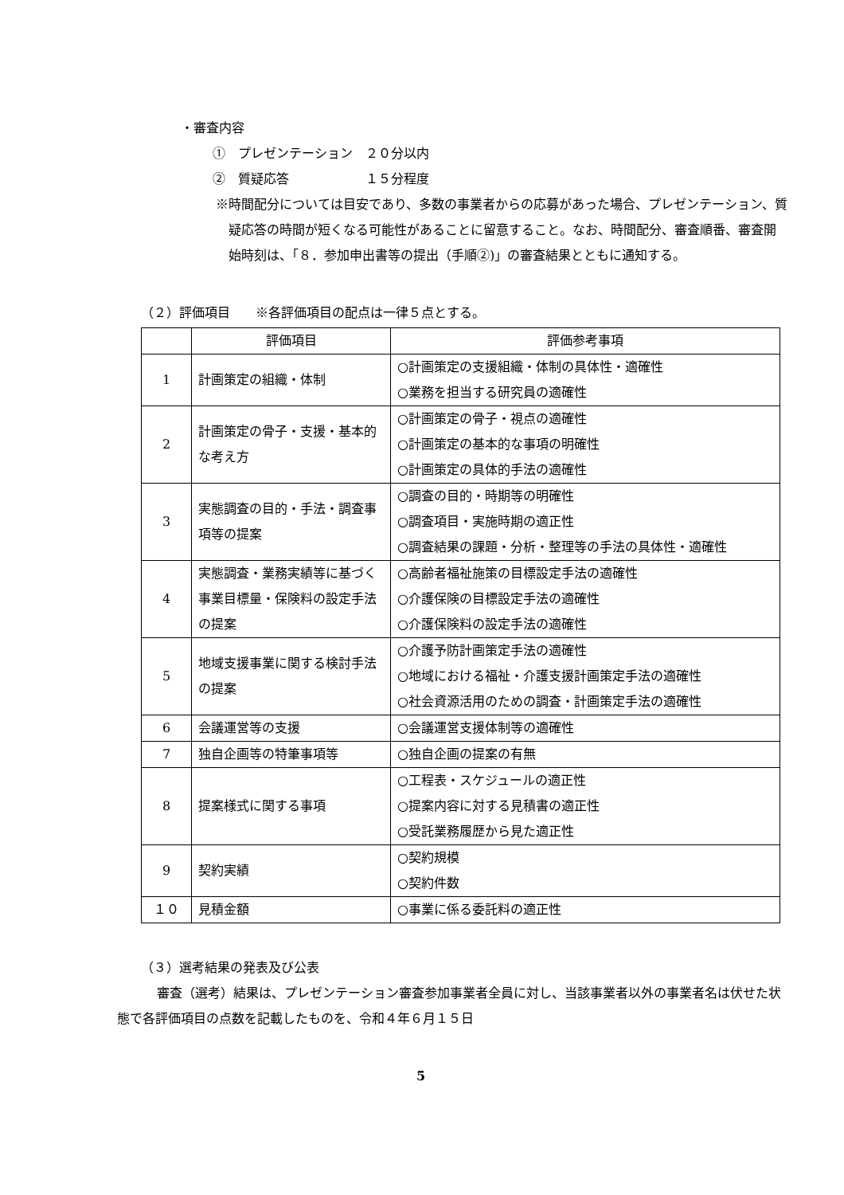・審査内容
①　プレゼンテーション　２０分以内
②　質疑応答　　　　　　１５分程度
※時間配分については目安であり、多数の事業者からの応募があった場合、プレゼンテーション、質疑応答の時間が短くなる可能性があることに留意すること。なお、時間配分、審査順番、審査開始時刻は、「８．参加申出書等の提出（手順②)」の審査結果とともに通知する。
（２）評価項目　　※各評価項目の配点は一律５点とする。
| | 評価項目 | 評価参考事項 |
| 1 | 計画策定の組織・体制 | ○計画策定の支援組織・体制の具体性・適確性 ○業務を担当する研究員の適確性 |
| 2 | 計画策定の骨子・支援・基本的な考え方 | ○計画策定の骨子・視点の適確性 ○計画策定の基本的な事項の明確性 ○計画策定の具体的手法の適確性 |
| 3 | 実態調査の目的・手法・調査事項等の提案 | ○調査の目的・時期等の明確性 ○調査項目・実施時期の適正性 ○調査結果の課題・分析・整理等の手法の具体性・適確性 |
| 4 | 実態調査・業務実績等に基づく事業目標量・保険料の設定手法の提案 | ○高齢者福祉施策の目標設定手法の適確性 ○介護保険の目標設定手法の適確性 ○介護保険料の設定手法の適確性 |
| 5 | 地域支援事業に関する検討手法の提案 | ○介護予防計画策定手法の適確性 ○地域における福祉・介護支援計画策定手法の適確性 ○社会資源活用のための調査・計画策定手法の適確性 |
| 6 | 会議運営等の支援 | ○会議運営支援体制等の適確性 |
| 7 | 独自企画等の特筆事項等 | ○独自企画の提案の有無 |
| 8 | 提案様式に関する事項 | ○工程表・スケジュールの適正性 ○提案内容に対する見積書の適正性 ○受託業務履歴から見た適正性 |
| 9 | 契約実績 | ○契約規模 ○契約件数 |
| １０ | 見積金額 | ○事業に係る委託料の適正性 |
（３）選考結果の発表及び公表
審査（選考）結果は、プレゼンテーション審査参加事業者全員に対し、当該事業者以外の事業者名は伏せた状態で各評価項目の点数を記載したものを、令和４年６月１５日
5